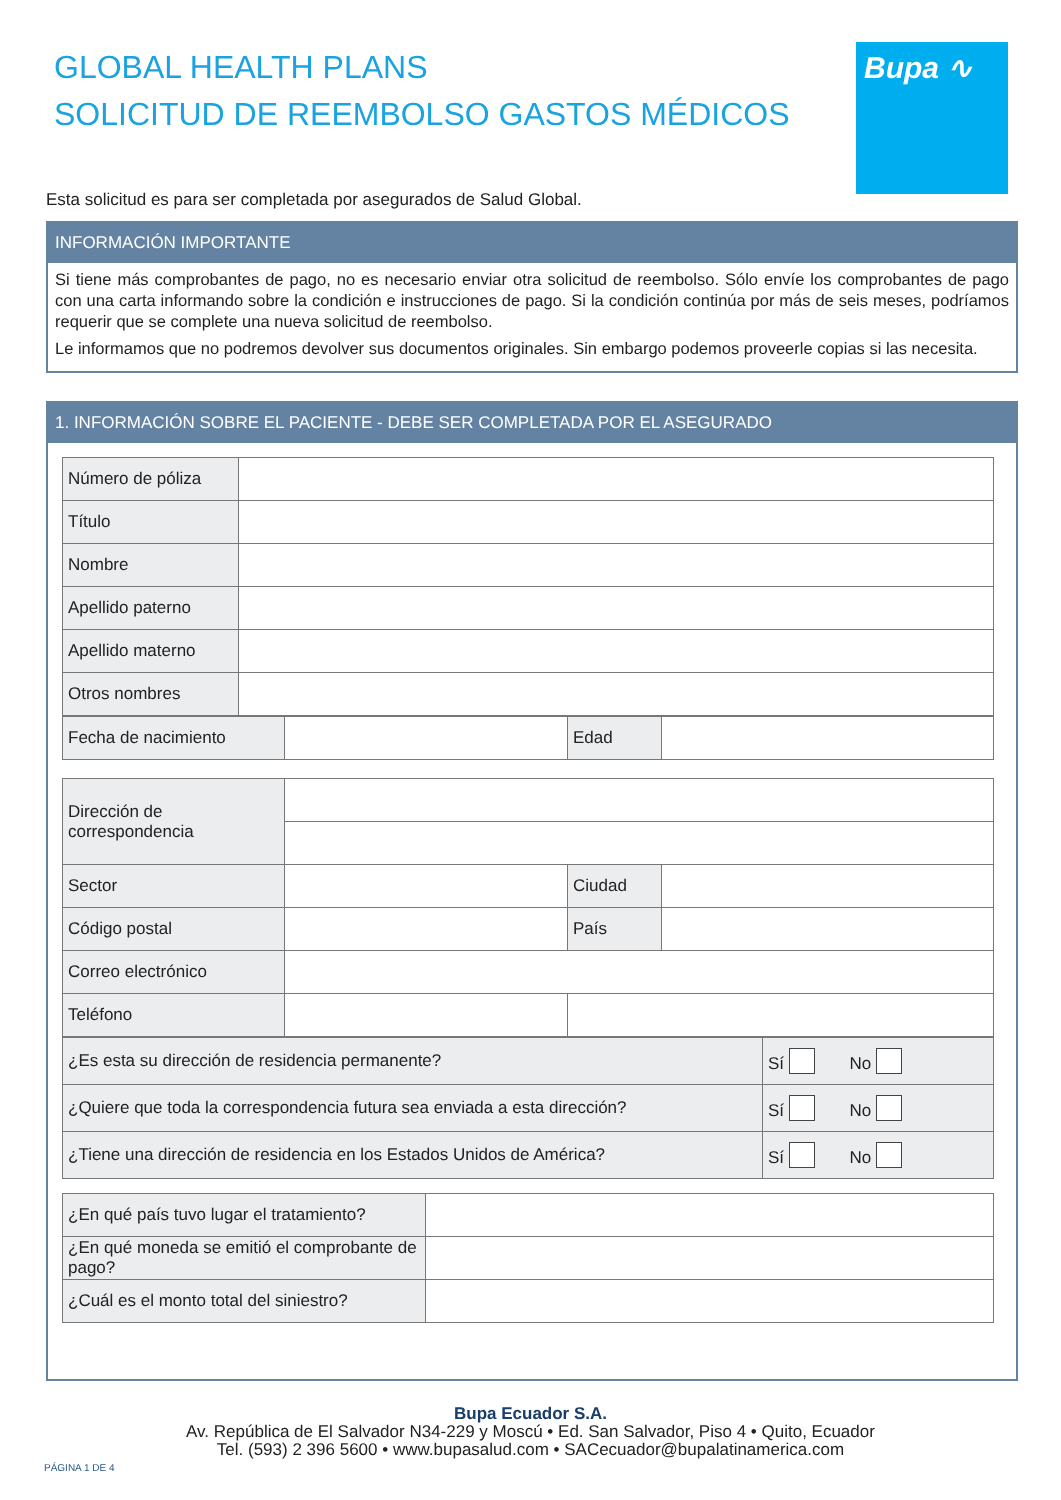GLOBAL HEALTH PLANS
SOLICITUD DE REEMBOLSO GASTOS MÉDICOS
Bupa ∿
Esta solicitud es para ser completada por asegurados de Salud Global.
INFORMACIÓN IMPORTANTE
Si tiene más comprobantes de pago, no es necesario enviar otra solicitud de reembolso. Sólo envíe los comprobantes de pago con una carta informando sobre la condición e instrucciones de pago. Si la condición continúa por más de seis meses, podríamos requerir que se complete una nueva solicitud de reembolso.
Le informamos que no podremos devolver sus documentos originales. Sin embargo podemos proveerle copias si las necesita.
1. INFORMACIÓN SOBRE EL PACIENTE - DEBE SER COMPLETADA POR EL ASEGURADO
| Número de póliza | |
| Título | |
| Nombre | |
| Apellido paterno | |
| Apellido materno | |
| Otros nombres | |
| Fecha de nacimiento | | Edad | |
| Dirección de correspondencia | | | |
| Sector | | Ciudad | |
| Código postal | | País | |
| Correo electrónico | | | |
| Teléfono | | | |
| ¿Es esta su dirección de residencia permanente? | Sí No |
| ¿Quiere que toda la correspondencia futura sea enviada a esta dirección? | Sí No |
| ¿Tiene una dirección de residencia en los Estados Unidos de América? | Sí No |
| ¿En qué país tuvo lugar el tratamiento? | |
| ¿En qué moneda se emitió el comprobante de pago? | |
| ¿Cuál es el monto total del siniestro? | |
Bupa Ecuador S.A.
Av. República de El Salvador N34-229 y Moscú • Ed. San Salvador, Piso 4 • Quito, Ecuador
Tel. (593) 2 396 5600 • www.bupasalud.com • SACecuador@bupalatinamerica.com
PÁGINA 1 DE 4